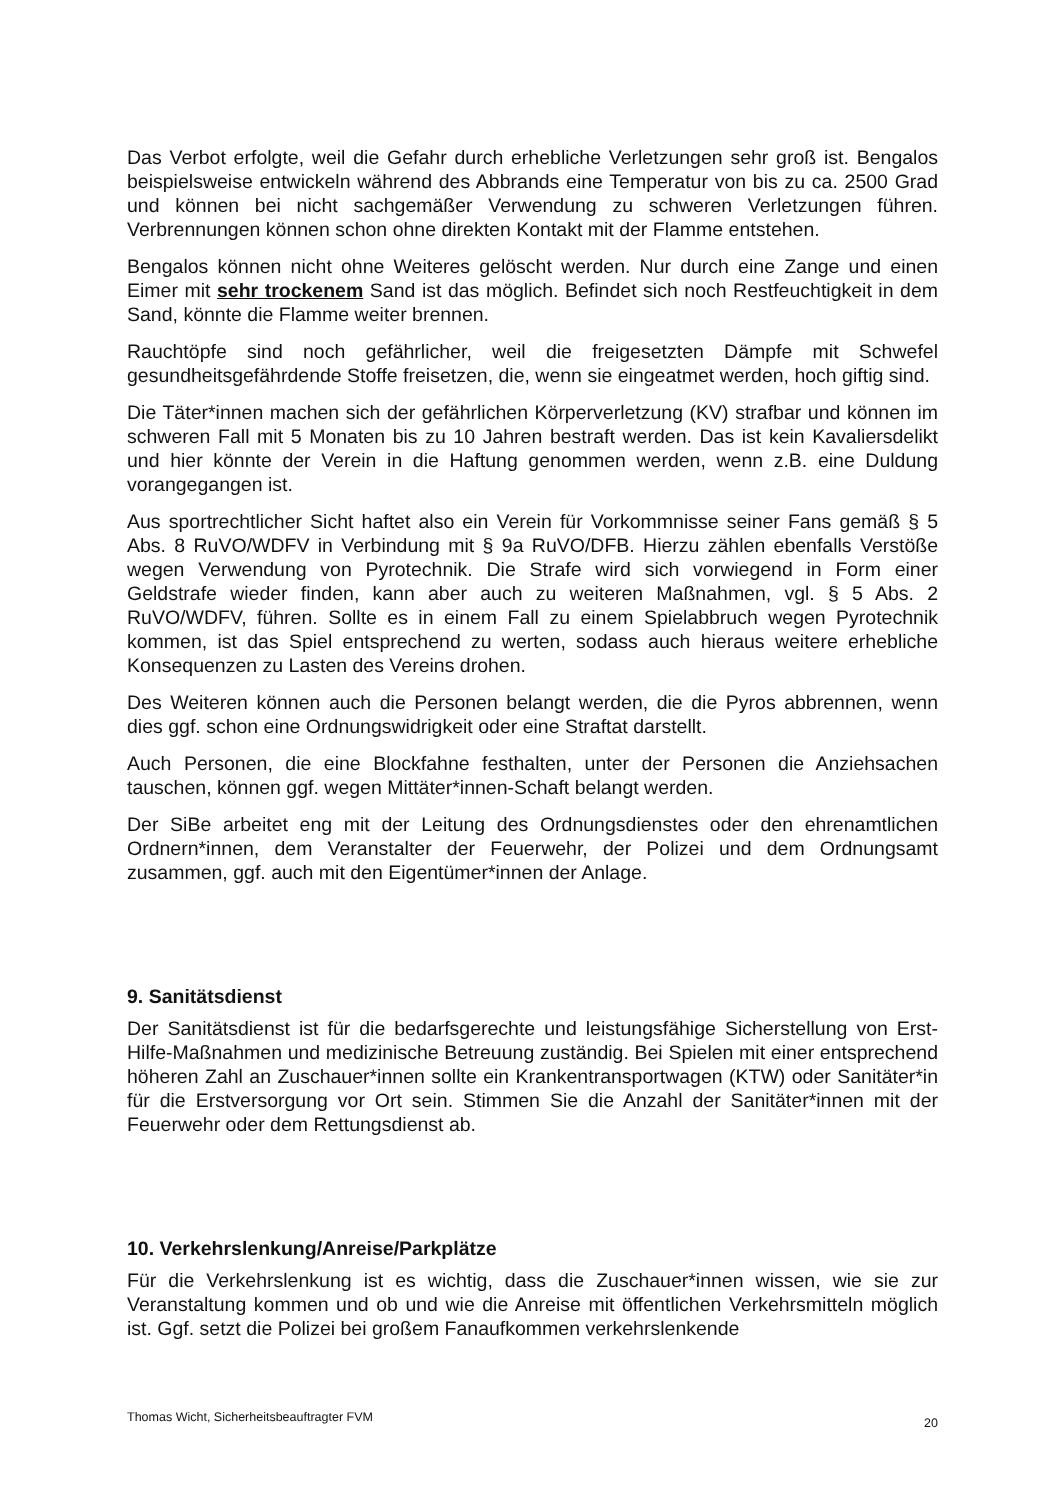Das Verbot erfolgte, weil die Gefahr durch erhebliche Verletzungen sehr groß ist. Bengalos beispielsweise entwickeln während des Abbrands eine Temperatur von bis zu ca. 2500 Grad und können bei nicht sachgemäßer Verwendung zu schweren Verletzungen führen. Verbrennungen können schon ohne direkten Kontakt mit der Flamme entstehen.
Bengalos können nicht ohne Weiteres gelöscht werden. Nur durch eine Zange und einen Eimer mit sehr trockenem Sand ist das möglich. Befindet sich noch Restfeuchtigkeit in dem Sand, könnte die Flamme weiter brennen.
Rauchtöpfe sind noch gefährlicher, weil die freigesetzten Dämpfe mit Schwefel gesundheitsgefährdende Stoffe freisetzen, die, wenn sie eingeatmet werden, hoch giftig sind.
Die Täter*innen machen sich der gefährlichen Körperverletzung (KV) strafbar und können im schweren Fall mit 5 Monaten bis zu 10 Jahren bestraft werden. Das ist kein Kavaliersdelikt und hier könnte der Verein in die Haftung genommen werden, wenn z.B. eine Duldung vorangegangen ist.
Aus sportrechtlicher Sicht haftet also ein Verein für Vorkommnisse seiner Fans gemäß § 5 Abs. 8 RuVO/WDFV in Verbindung mit § 9a RuVO/DFB. Hierzu zählen ebenfalls Verstöße wegen Verwendung von Pyrotechnik. Die Strafe wird sich vorwiegend in Form einer Geldstrafe wieder finden, kann aber auch zu weiteren Maßnahmen, vgl. § 5 Abs. 2 RuVO/WDFV, führen. Sollte es in einem Fall zu einem Spielabbruch wegen Pyrotechnik kommen, ist das Spiel entsprechend zu werten, sodass auch hieraus weitere erhebliche Konsequenzen zu Lasten des Vereins drohen.
Des Weiteren können auch die Personen belangt werden, die die Pyros abbrennen, wenn dies ggf. schon eine Ordnungswidrigkeit oder eine Straftat darstellt.
Auch Personen, die eine Blockfahne festhalten, unter der Personen die Anziehsachen tauschen, können ggf. wegen Mittäter*innen-Schaft belangt werden.
Der SiBe arbeitet eng mit der Leitung des Ordnungsdienstes oder den ehrenamtlichen Ordnern*innen, dem Veranstalter der Feuerwehr, der Polizei und dem Ordnungsamt zusammen, ggf. auch mit den Eigentümer*innen der Anlage.
9. Sanitätsdienst
Der Sanitätsdienst ist für die bedarfsgerechte und leistungsfähige Sicherstellung von Erst-Hilfe-Maßnahmen und medizinische Betreuung zuständig. Bei Spielen mit einer entsprechend höheren Zahl an Zuschauer*innen sollte ein Krankentransportwagen (KTW) oder Sanitäter*in für die Erstversorgung vor Ort sein. Stimmen Sie die Anzahl der Sanitäter*innen mit der Feuerwehr oder dem Rettungsdienst ab.
10. Verkehrslenkung/Anreise/Parkplätze
Für die Verkehrslenkung ist es wichtig, dass die Zuschauer*innen wissen, wie sie zur Veranstaltung kommen und ob und wie die Anreise mit öffentlichen Verkehrsmitteln möglich ist. Ggf. setzt die Polizei bei großem Fanaufkommen verkehrslenkende
Thomas Wicht, Sicherheitsbeauftragter FVM 20